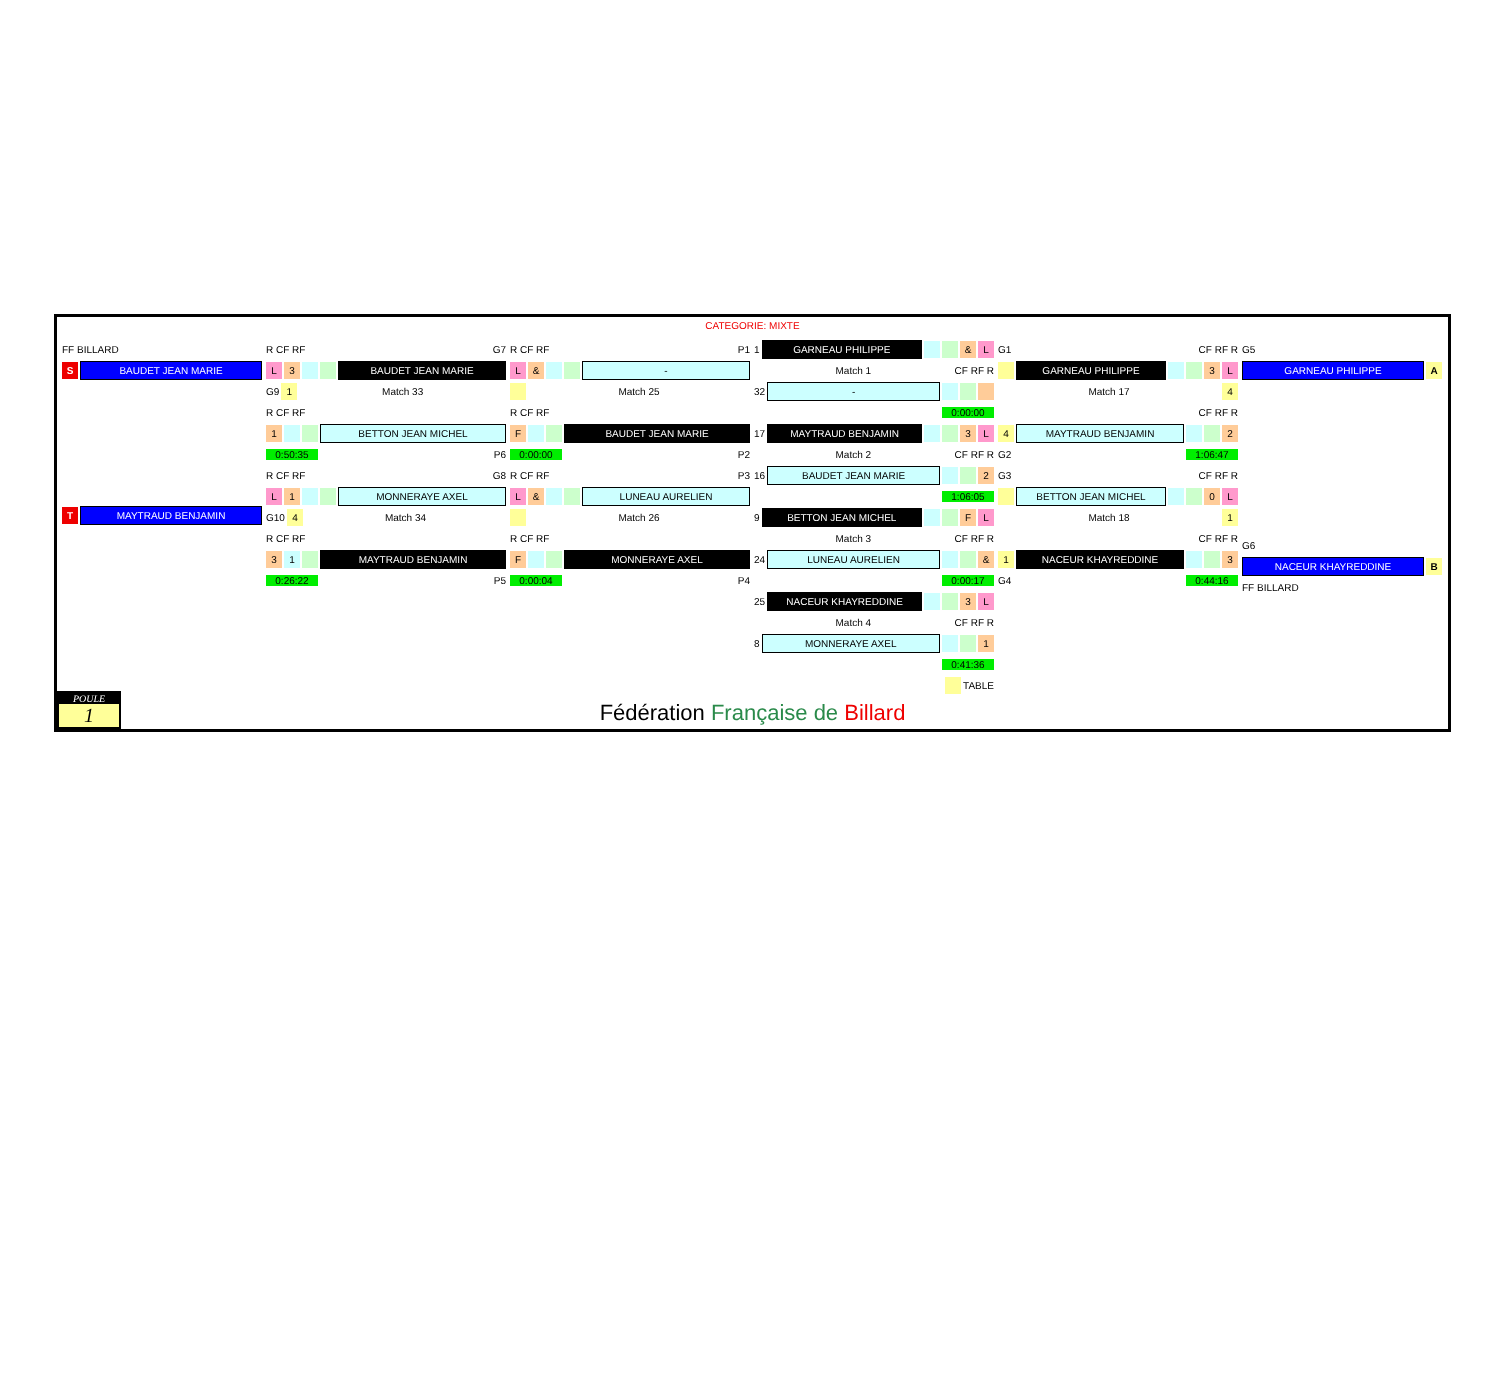CATEGORIE: MIXTE
FF BILLARD
S BAUDET JEAN MARIE
T MAYTRAUD BENJAMIN
R CF RF G7
L 3 BAUDET JEAN MARIE
G9 1 Match 33
R CF RF
1 BETTON JEAN MICHEL
0:50:35 P6
R CF RF G8
L 1 MONNERAYE AXEL
G10 4 Match 34
R CF RF
3 1 MAYTRAUD BENJAMIN
0:26:22 P5
R CF RF P1
L & -
Match 25
R CF RF
F BAUDET JEAN MARIE
0:00:00 P2
R CF RF P3
L & LUNEAU AURELIEN
Match 26
R CF RF
F MONNERAYE AXEL
0:00:04 P4
1 GARNEAU PHILIPPE & L
Match 1 CF RF R
32 -
0:00:00
17 MAYTRAUD BENJAMIN 3 L
Match 2 CF RF R
16 BAUDET JEAN MARIE 2
1:06:05
9 BETTON JEAN MICHEL F L
Match 3 CF RF R
24 LUNEAU AURELIEN &
0:00:17
25 NACEUR KHAYREDDINE 3 L
Match 4 CF RF R
8 MONNERAYE AXEL 1
0:41:36
TABLE
G1 CF RF R
GARNEAU PHILIPPE 3 L
Match 17 4
CF RF R
4 MAYTRAUD BENJAMIN 2
G2 1:06:47
G3 CF RF R
BETTON JEAN MICHEL 0 L
Match 18 1
CF RF R
1 NACEUR KHAYREDDINE 3
G4 0:44:16
G5
GARNEAU PHILIPPE A
G6
NACEUR KHAYREDDINE B
FF BILLARD
Fédération Française de Billard
POULE
1